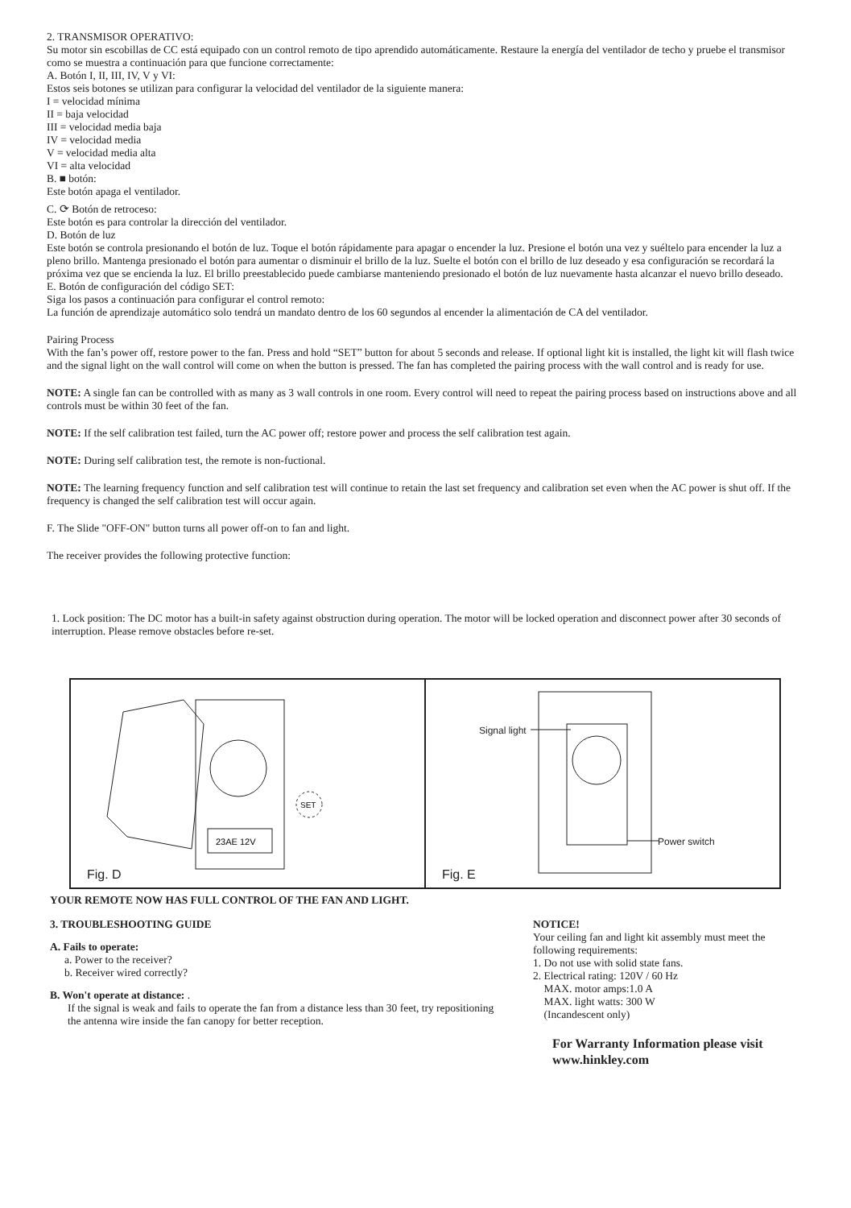2. TRANSMISOR OPERATIVO:
Su motor sin escobillas de CC está equipado con un control remoto de tipo aprendido automáticamente. Restaure la energía del ventilador de techo y pruebe el transmisor como se muestra a continuación para que funcione correctamente:
A. Botón I, II, III, IV, V y VI:
Estos seis botones se utilizan para configurar la velocidad del ventilador de la siguiente manera:
I = velocidad mínima
II = baja velocidad
III = velocidad media baja
IV = velocidad media
V = velocidad media alta
VI = alta velocidad
B. ■ botón:
Este botón apaga el ventilador.
C. ⟳ Botón de retroceso:
Este botón es para controlar la dirección del ventilador.
D. Botón de luz
Este botón se controla presionando el botón de luz. Toque el botón rápidamente para apagar o encender la luz. Presione el botón una vez y suéltelo para encender la luz a pleno brillo. Mantenga presionado el botón para aumentar o disminuir el brillo de la luz. Suelte el botón con el brillo de luz deseado y esa configuración se recordará la próxima vez que se encienda la luz. El brillo preestablecido puede cambiarse manteniendo presionado el botón de luz nuevamente hasta alcanzar el nuevo brillo deseado.
E. Botón de configuración del código SET:
Siga los pasos a continuación para configurar el control remoto:
La función de aprendizaje automático solo tendrá un mandato dentro de los 60 segundos al encender la alimentación de CA del ventilador.
Pairing Process
With the fan’s power off, restore power to the fan. Press and hold “SET” button for about 5 seconds and release. If optional light kit is installed, the light kit will flash twice and the signal light on the wall control will come on when the button is pressed. The fan has completed the pairing process with the wall control and is ready for use.
NOTE: A single fan can be controlled with as many as 3 wall controls in one room. Every control will need to repeat the pairing process based on instructions above and all controls must be within 30 feet of the fan.
NOTE: If the self calibration test failed, turn the AC power off; restore power and process the self calibration test again.
NOTE: During self calibration test, the remote is non-fuctional.
NOTE: The learning frequency function and self calibration test will continue to retain the last set frequency and calibration set even when the AC power is shut off. If the frequency is changed the self calibration test will occur again.
F. The Slide "OFF-ON" button turns all power off-on to fan and light.
The receiver provides the following protective function:
1. Lock position: The DC motor has a built-in safety against obstruction during operation. The motor will be locked operation and disconnect power after 30 seconds of interruption. Please remove obstacles before re-set.
23AE 12V
SET
Fig. D
Signal light
Power switch
Fig. E
YOUR REMOTE NOW HAS FULL CONTROL OF THE FAN AND LIGHT.
3. TROUBLESHOOTING GUIDE
A. Fails to operate:
a. Power to the receiver?
b. Receiver wired correctly?
B. Won't operate at distance: .
If the signal is weak and fails to operate the fan from a distance less than 30 feet, try repositioning the antenna wire inside the fan canopy for better reception.
NOTICE!
Your ceiling fan and light kit assembly must meet the following requirements:
1. Do not use with solid state fans.
2. Electrical rating: 120V / 60 Hz
MAX. motor amps:1.0 A
MAX. light watts: 300 W
(Incandescent only)
For Warranty Information please visit www.hinkley.com